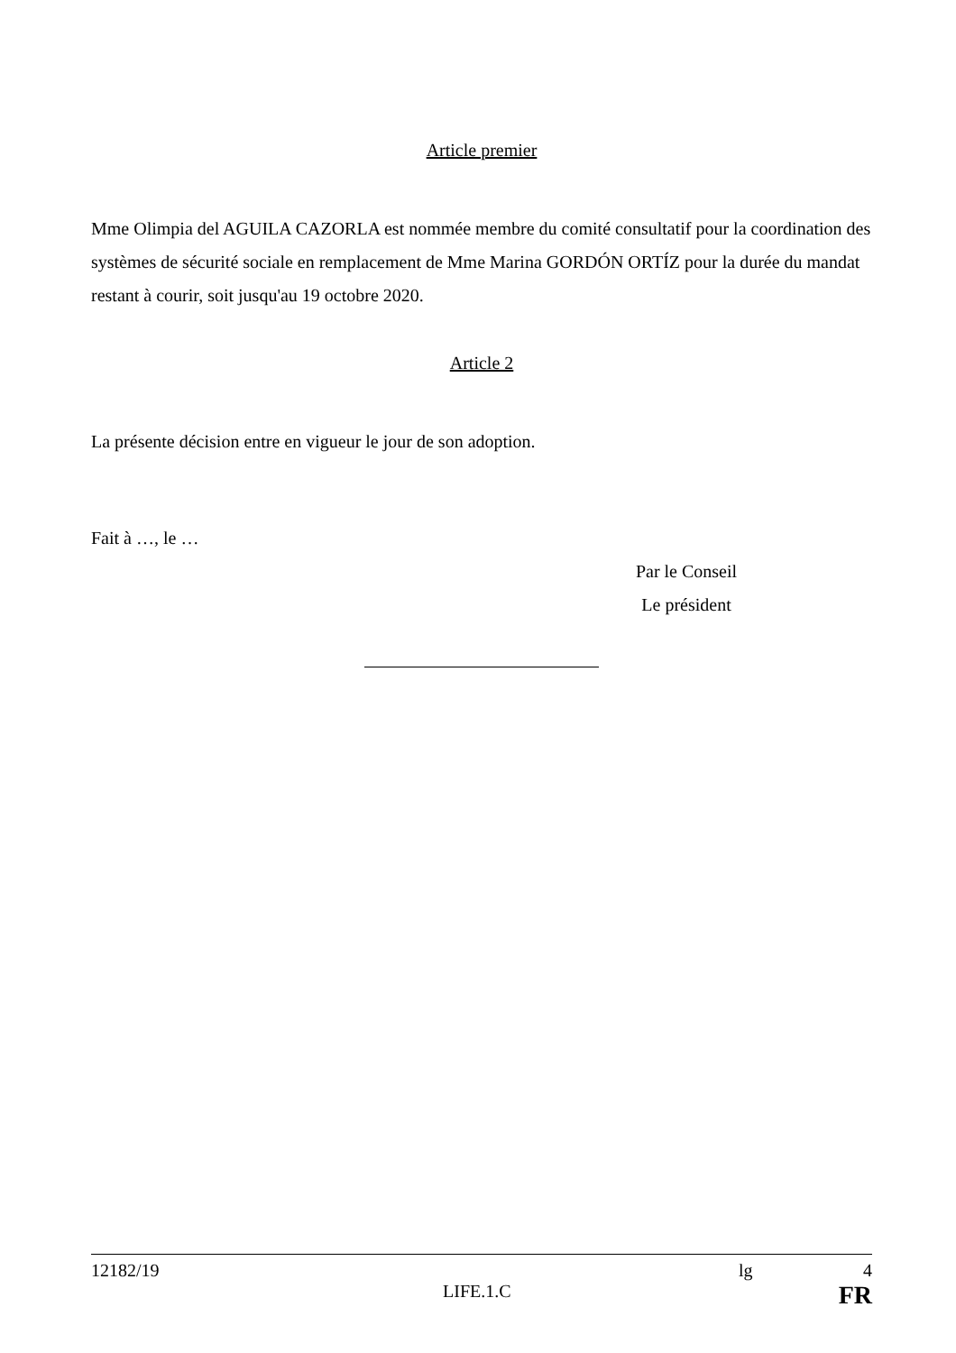Article premier
Mme Olimpia del AGUILA CAZORLA est nommée membre du comité consultatif pour la coordination des systèmes de sécurité sociale en remplacement de Mme Marina GORDÓN ORTÍZ pour la durée du mandat restant à courir, soit jusqu'au 19 octobre 2020.
Article 2
La présente décision entre en vigueur le jour de son adoption.
Fait à …, le …
Par le Conseil
Le président
12182/19 lg 4
LIFE.1.C FR